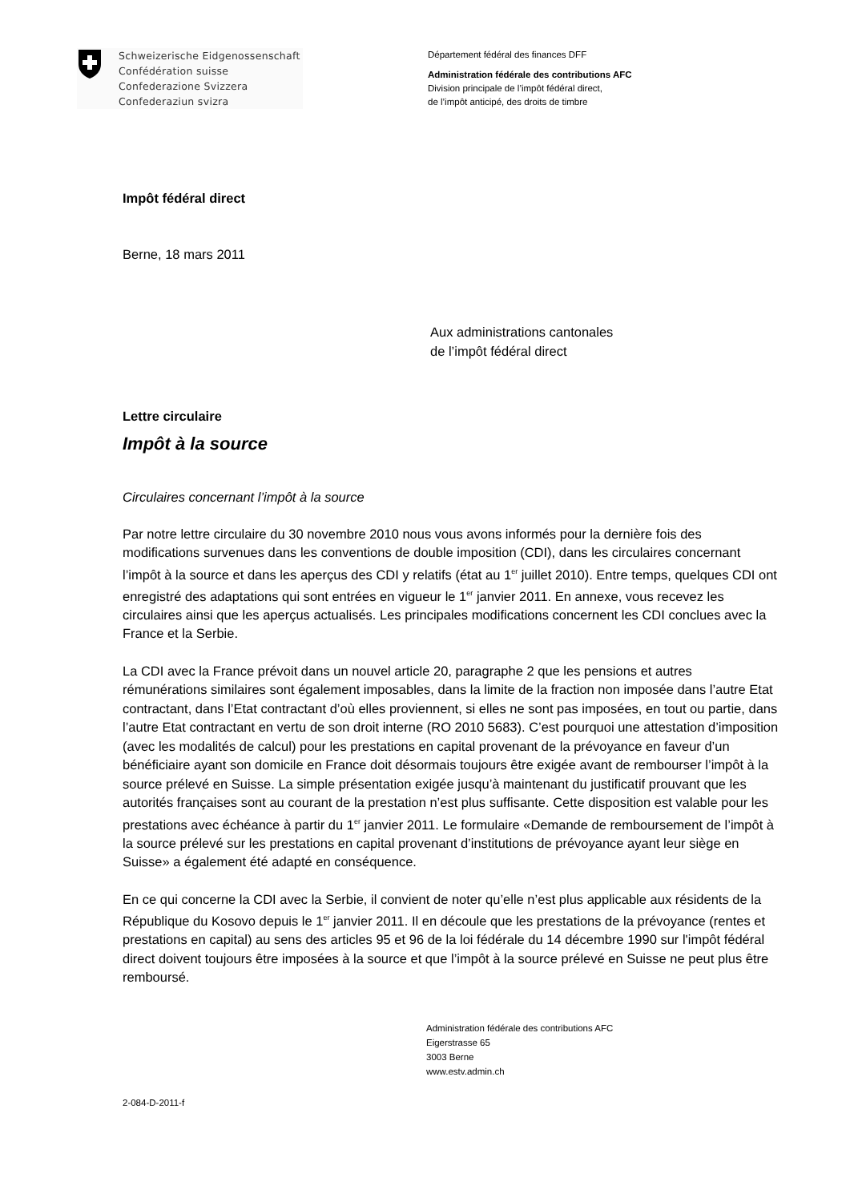Schweizerische Eidgenossenschaft
Confédération suisse
Confederazione Svizzera
Confederaziun svizra
Département fédéral des finances DFF
Administration fédérale des contributions AFC
Division principale de l’impôt fédéral direct,
de l’impôt anticipé, des droits de timbre
Impôt fédéral direct
Berne, 18 mars 2011
Aux administrations cantonales
de l’impôt fédéral direct
Lettre circulaire
Impôt à la source
Circulaires concernant l’impôt à la source
Par notre lettre circulaire du 30 novembre 2010 nous vous avons informés pour la dernière fois des modifications survenues dans les conventions de double imposition (CDI), dans les circulaires concernant l’impôt à la source et dans les aperçus des CDI y relatifs (état au 1<sup>er</sup> juillet 2010). Entre temps, quelques CDI ont enregistré des adaptations qui sont entrées en vigueur le 1<sup>er</sup> janvier 2011. En annexe, vous recevez les circulaires ainsi que les aperçus actualisés. Les principales modifications concernent les CDI conclues avec la France et la Serbie.
La CDI avec la France prévoit dans un nouvel article 20, paragraphe 2 que les pensions et autres rémunérations similaires sont également imposables, dans la limite de la fraction non imposée dans l’autre Etat contractant, dans l’Etat contractant d’où elles proviennent, si elles ne sont pas imposées, en tout ou partie, dans l’autre Etat contractant en vertu de son droit interne (RO 2010 5683). C’est pourquoi une attestation d’imposition (avec les modalités de calcul) pour les prestations en capital provenant de la prévoyance en faveur d’un bénéficiaire ayant son domicile en France doit désormais toujours être exigée avant de rembourser l’impôt à la source prélevé en Suisse. La simple présentation exigée jusqu’à maintenant du justificatif prouvant que les autorités françaises sont au courant de la prestation n’est plus suffisante. Cette disposition est valable pour les prestations avec échéance à partir du 1<sup>er</sup> janvier 2011. Le formulaire «Demande de remboursement de l’impôt à la source prélevé sur les prestations en capital provenant d’institutions de prévoyance ayant leur siège en Suisse» a également été adapté en conséquence.
En ce qui concerne la CDI avec la Serbie, il convient de noter qu’elle n’est plus applicable aux résidents de la République du Kosovo depuis le 1<sup>er</sup> janvier 2011. Il en découle que les prestations de la prévoyance (rentes et prestations en capital) au sens des articles 95 et 96 de la loi fédérale du 14 décembre 1990 sur l'impôt fédéral direct doivent toujours être imposées à la source et que l’impôt à la source prélevé en Suisse ne peut plus être remboursé.
Administration fédérale des contributions AFC
Eigerstrasse 65
3003 Berne
www.estv.admin.ch
2-084-D-2011-f